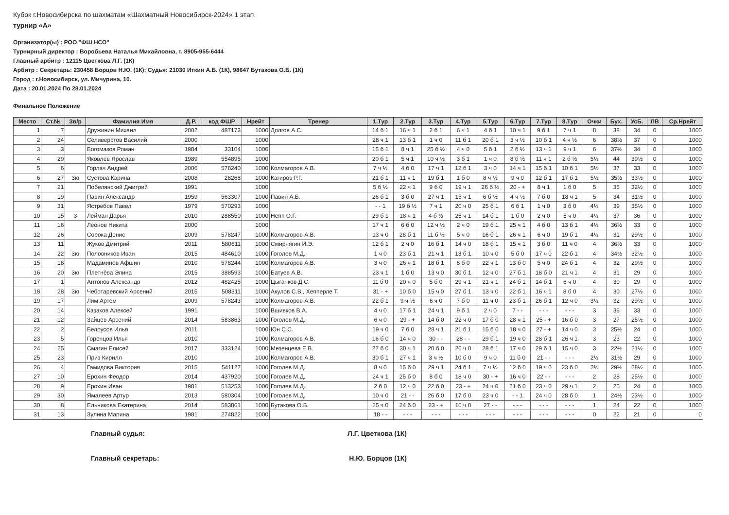Кубок г.Новосибирска по шахматам «Шахматный Новосибирск-2024» 1 этап.
турнир «А»
Организатор(ы) : РОО "ФШ НСО"
Турнирный директор : Воробьева Наталья Михайловна, т. 8905-955-6444
Главный арбитр : 12115 Цветкова Л.Г. (1К)
Арбитр : Секретарь: 230458 Борцов Н.Ю. (1К); Судья: 21030 Иткин А.Б. (1К), 98647 Бутакова О.Б. (1К)
Город : г.Новосибирск, ул. Мичурина, 10.
Дата : 20.01.2024 По 28.01.2024
Финальное Положение
| Место | Ст.№ | Зв/р | Фамилия Имя | Д.Р. | код ФШР | Нрейт | Тренер | 1.Тур | 2.Тур | 3.Тур | 4.Тур | 5.Тур | 6.Тур | 7.Тур | 8.Тур | Очки | Бух. | УсБ. | ЛВ | Ср.Нрейт |
| --- | --- | --- | --- | --- | --- | --- | --- | --- | --- | --- | --- | --- | --- | --- | --- | --- | --- | --- | --- | --- |
| 1 | 7 | | Дружинин Михаил | 2002 | 487173 | 1000 | Долгов А.С. | 14 б 1 | 16 ч 1 | 2 б 1 | 6 ч 1 | 4 б 1 | 10 ч 1 | 9 б 1 | 7 ч 1 | 8 | 38 | 34 | 0 | 1000 |
| 2 | 24 | | Селиверстов Василий | 2000 | | 1000 | | 28 ч 1 | 13 б 1 | 1 ч 0 | 11 б 1 | 20 б 1 | 3 ч ½ | 10 б 1 | 4 ч ½ | 6 | 38½ | 37 | 0 | 1000 |
| 3 | 3 | | Богомазов Роман | 1984 | 33104 | 1000 | | 15 б 1 | 8 ч 1 | 25 б ½ | 4 ч 0 | 5 б 1 | 2 б ½ | 13 ч 1 | 9 ч 1 | 6 | 37½ | 34 | 0 | 1000 |
| 4 | 29 | | Яковлев Ярослав | 1989 | 554895 | 1000 | | 20 б 1 | 5 ч 1 | 10 ч ½ | 3 б 1 | 1 ч 0 | 8 б ½ | 11 ч 1 | 2 б ½ | 5½ | 44 | 39½ | 0 | 1000 |
| 5 | 6 | | Горлач Андрей | 2006 | 578240 | 1000 | Колмагоров А.В. | 7 ч ½ | 4 б 0 | 17 ч 1 | 12 б 1 | 3 ч 0 | 14 ч 1 | 15 б 1 | 10 б 1 | 5½ | 37 | 33 | 0 | 1000 |
| 6 | 27 | 3ю | Сустова Карина | 2008 | 28268 | 1000 | Кагиров Р.Г. | 21 б 1 | 11 ч 1 | 19 б 1 | 1 б 0 | 8 ч ½ | 9 ч 0 | 12 б 1 | 17 б 1 | 5½ | 35½ | 33½ | 0 | 1000 |
| 7 | 21 | | Побелянский Дмитрий | 1991 | | 1000 | | 5 б ½ | 22 ч 1 | 9 б 0 | 19 ч 1 | 26 б ½ | 20 - + | 8 ч 1 | 1 б 0 | 5 | 35 | 32½ | 0 | 1000 |
| 8 | 19 | | Павин Александр | 1959 | 563307 | 1000 | Павин А.Б. | 26 б 1 | 3 б 0 | 27 ч 1 | 15 ч 1 | 6 б ½ | 4 ч ½ | 7 б 0 | 18 ч 1 | 5 | 34 | 31½ | 0 | 1000 |
| 9 | 31 | | Ястребов Павел | 1979 | 570293 | 1000 | | - - 1 | 19 б ½ | 7 ч 1 | 20 ч 0 | 25 б 1 | 6 б 1 | 1 ч 0 | 3 б 0 | 4½ | 39 | 35½ | 0 | 1000 |
| 10 | 15 | 3 | Лейман Дарья | 2010 | 288550 | 1000 | Непп О.Г. | 29 б 1 | 18 ч 1 | 4 б ½ | 25 ч 1 | 14 б 1 | 1 б 0 | 2 ч 0 | 5 ч 0 | 4½ | 37 | 36 | 0 | 1000 |
| 11 | 16 | | Леонов Никита | 2000 | | 1000 | | 17 ч 1 | 6 б 0 | 12 ч ½ | 2 ч 0 | 19 б 1 | 25 ч 1 | 4 б 0 | 13 б 1 | 4½ | 36½ | 33 | 0 | 1000 |
| 12 | 26 | | Сорока Денис | 2009 | 578247 | 1000 | Колмагоров А.В. | 13 ч 0 | 28 б 1 | 11 б ½ | 5 ч 0 | 16 б 1 | 26 ч 1 | 6 ч 0 | 19 б 1 | 4½ | 31 | 29½ | 0 | 1000 |
| 13 | 11 | | Жуков Дмитрий | 2011 | 580611 | 1000 | Смирнягин И.Э. | 12 б 1 | 2 ч 0 | 16 б 1 | 14 ч 0 | 18 б 1 | 15 ч 1 | 3 б 0 | 11 ч 0 | 4 | 36½ | 33 | 0 | 1000 |
| 14 | 22 | 3ю | Половников Иван | 2015 | 484610 | 1000 | Гоголев М.Д. | 1 ч 0 | 23 б 1 | 21 ч 1 | 13 б 1 | 10 ч 0 | 5 б 0 | 17 ч 0 | 22 б 1 | 4 | 34½ | 32½ | 0 | 1000 |
| 15 | 18 | | Мадаминов Афшин | 2010 | 578244 | 1000 | Колмагоров А.В. | 3 ч 0 | 26 ч 1 | 18 б 1 | 8 б 0 | 22 ч 1 | 13 б 0 | 5 ч 0 | 24 б 1 | 4 | 32 | 29½ | 0 | 1000 |
| 16 | 20 | 3ю | Плетнёва Элина | 2015 | 388593 | 1000 | Батуев А.В. | 23 ч 1 | 1 б 0 | 13 ч 0 | 30 б 1 | 12 ч 0 | 27 б 1 | 18 б 0 | 21 ч 1 | 4 | 31 | 29 | 0 | 1000 |
| 17 | 1 | | Антонов Александр | 2012 | 482425 | 1000 | Цыганков Д.С. | 11 б 0 | 20 ч 0 | 5 б 0 | 29 ч 1 | 21 ч 1 | 24 б 1 | 14 б 1 | 6 ч 0 | 4 | 30 | 29 | 0 | 1000 |
| 18 | 28 | 3ю | Чеботаревский Арсений | 2015 | 508311 | 1000 | Акулов С.В., Хепперле Т. | 31 - + | 10 б 0 | 15 ч 0 | 27 б 1 | 13 ч 0 | 22 б 1 | 16 ч 1 | 8 б 0 | 4 | 30 | 27½ | 0 | 1000 |
| 19 | 17 | | Лим Артем | 2009 | 578243 | 1000 | Колмагоров А.В. | 22 б 1 | 9 ч ½ | 6 ч 0 | 7 б 0 | 11 ч 0 | 23 б 1 | 26 б 1 | 12 ч 0 | 3½ | 32 | 29½ | 0 | 1000 |
| 20 | 14 | | Казаков Алексей | 1991 | | 1000 | Вшивков В.А. | 4 ч 0 | 17 б 1 | 24 ч 1 | 9 б 1 | 2 ч 0 | 7 - - | - - - | - - - | 3 | 36 | 33 | 0 | 1000 |
| 21 | 12 | | Зайцев Арсений | 2014 | 583863 | 1000 | Гоголев М.Д. | 6 ч 0 | 29 - + | 14 б 0 | 22 ч 0 | 17 б 0 | 28 ч 1 | 25 - + | 16 б 0 | 3 | 27 | 25½ | 0 | 1000 |
| 22 | 2 | | Белоусов Илья | 2011 | | 1000 | Юн С.С. | 19 ч 0 | 7 б 0 | 28 ч 1 | 21 б 1 | 15 б 0 | 18 ч 0 | 27 - + | 14 ч 0 | 3 | 25½ | 24 | 0 | 1000 |
| 23 | 5 | | Горенцов Илья | 2010 | | 1000 | Колмагоров А.В. | 16 б 0 | 14 ч 0 | 30 - - | 28 - - | 29 б 1 | 19 ч 0 | 28 б 1 | 26 ч 1 | 3 | 23 | 22 | 0 | 1000 |
| 24 | 25 | | Смагин Елисей | 2017 | 333124 | 1000 | Мезенцева Е.В. | 27 б 0 | 30 ч 1 | 20 б 0 | 26 ч 0 | 28 б 1 | 17 ч 0 | 29 б 1 | 15 ч 0 | 3 | 22½ | 21½ | 0 | 1000 |
| 25 | 23 | | Приз Кирилл | 2010 | | 1000 | Колмагоров А.В. | 30 б 1 | 27 ч 1 | 3 ч ½ | 10 б 0 | 9 ч 0 | 11 б 0 | 21 - - | - - - | 2½ | 31½ | 29 | 0 | 1000 |
| 26 | 4 | | Гамидова Виктория | 2015 | 541127 | 1000 | Гоголев М.Д. | 8 ч 0 | 15 б 0 | 29 ч 1 | 24 б 1 | 7 ч ½ | 12 б 0 | 19 ч 0 | 23 б 0 | 2½ | 29½ | 28½ | 0 | 1000 |
| 27 | 10 | | Ерохин Феодор | 2014 | 437920 | 1000 | Гоголев М.Д. | 24 ч 1 | 25 б 0 | 8 б 0 | 18 ч 0 | 30 - + | 16 ч 0 | 22 - - | - - - | 2 | 28 | 25½ | 0 | 1000 |
| 28 | 9 | | Ерохин Иван | 1981 | 513253 | 1000 | Гоголев М.Д. | 2 б 0 | 12 ч 0 | 22 б 0 | 23 - + | 24 ч 0 | 21 б 0 | 23 ч 0 | 29 ч 1 | 2 | 25 | 24 | 0 | 1000 |
| 29 | 30 | | Ямалеев Артур | 2013 | 580304 | 1000 | Гоголев М.Д. | 10 ч 0 | 21 - - | 26 б 0 | 17 б 0 | 23 ч 0 | - - 1 | 24 ч 0 | 28 б 0 | 1 | 24½ | 23½ | 0 | 1000 |
| 30 | 8 | | Ельникова Екатерина | 2014 | 583861 | 1000 | Бутакова О.Б. | 25 ч 0 | 24 б 0 | 23 - + | 16 ч 0 | 27 - - | - - - | - - - | - - - | 1 | 24 | 22 | 0 | 1000 |
| 31 | 13 | | Зулина Марина | 1981 | 274822 | 1000 | | 18 - - | - - - | - - - | - - - | - - - | - - - | - - - | - - - | 0 | 22 | 21 | 0 | 0 |
Главный судья: Л.Г. Цветкова (1К)
Главный секретарь: Н.Ю. Борцов (1К)